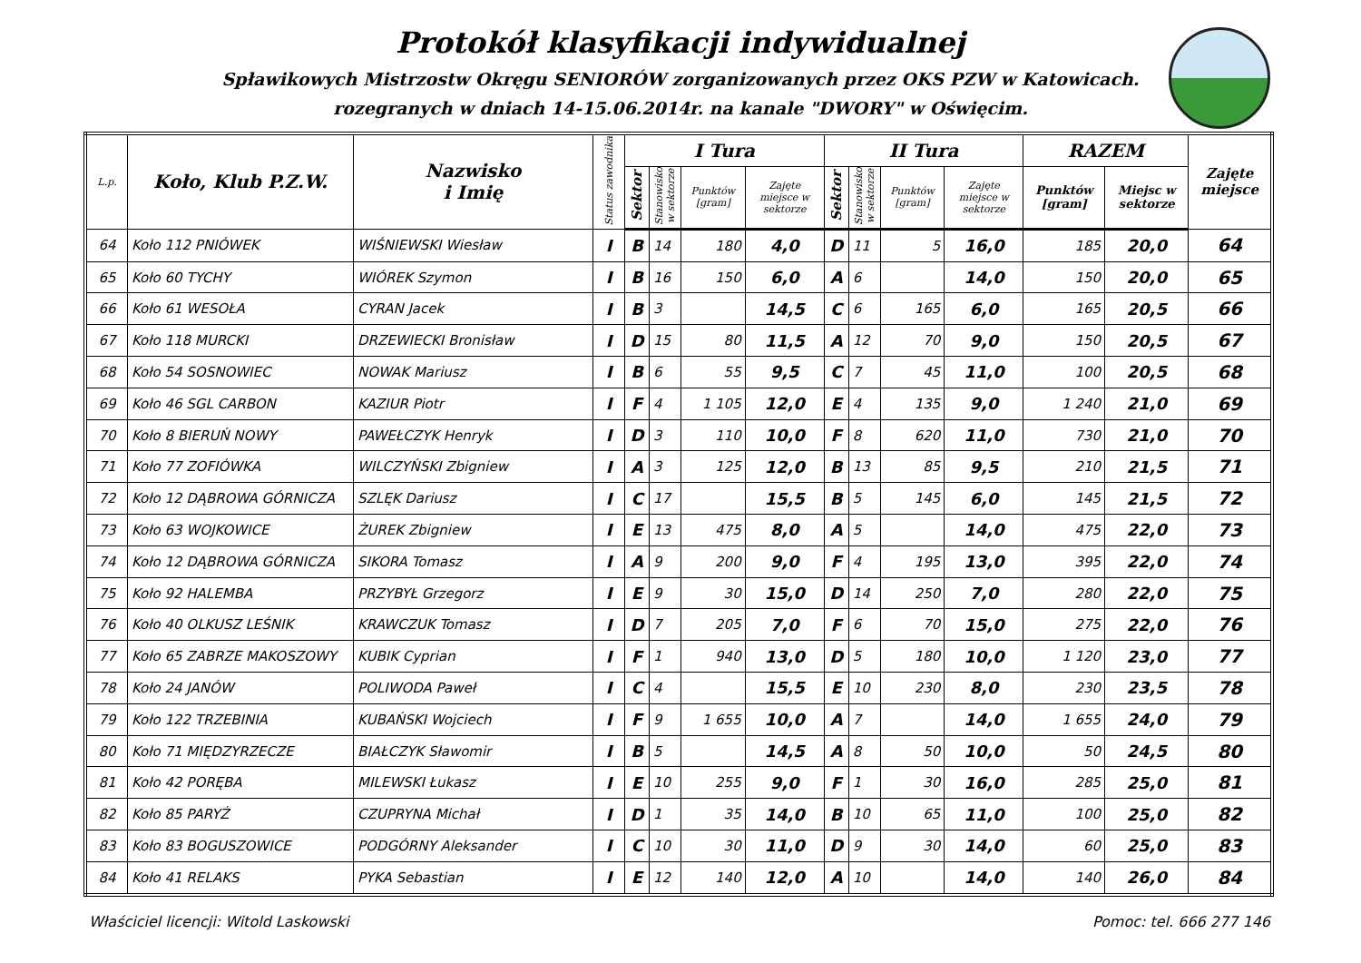Protokół klasyfikacji indywidualnej
Spławikowych Mistrzostw Okręgu SENIORÓW zorganizowanych przez OKS PZW w Katowicach.
rozegranych w dniach 14-15.06.2014r. na kanale "DWORY" w Oświęcim.
| L.p. | Koło, Klub P.Z.W. | Nazwisko i Imię | Status zawodnika | I Tura | | | | II Tura | | | | RAZEM | | Zajęte miejsce |
| --- | --- | --- | --- | --- | --- | --- | --- | --- | --- | --- | --- | --- | --- | --- |
| | | | | Sektor | Stanowisko w sektorze | Punktów [gram] | Zajęte miejsce w sektorze | Sektor | Stanowisko w sektorze | Punktów [gram] | Zajęte miejsce w sektorze | Punktów [gram] | Miejsc w sektorze | |
| 64 | Koło 112 PNIÓWEK | WIŚNIEWSKI Wiesław | I | B | 14 | 180 | 4,0 | D | 11 | 5 | 16,0 | 185 | 20,0 | 64 |
| 65 | Koło 60 TYCHY | WIÓREK Szymon | I | B | 16 | 150 | 6,0 | A | 6 | | 14,0 | 150 | 20,0 | 65 |
| 66 | Koło 61 WESOŁA | CYRAN Jacek | I | B | 3 | | 14,5 | C | 6 | 165 | 6,0 | 165 | 20,5 | 66 |
| 67 | Koło 118 MURCKI | DRZEWIECKI Bronisław | I | D | 15 | 80 | 11,5 | A | 12 | 70 | 9,0 | 150 | 20,5 | 67 |
| 68 | Koło 54 SOSNOWIEC | NOWAK Mariusz | I | B | 6 | 55 | 9,5 | C | 7 | 45 | 11,0 | 100 | 20,5 | 68 |
| 69 | Koło 46 SGL CARBON | KAZIUR Piotr | I | F | 4 | 1 105 | 12,0 | E | 4 | 135 | 9,0 | 1 240 | 21,0 | 69 |
| 70 | Koło 8 BIERUŃ NOWY | PAWEŁCZYK Henryk | I | D | 3 | 110 | 10,0 | F | 8 | 620 | 11,0 | 730 | 21,0 | 70 |
| 71 | Koło 77 ZOFIÓWKA | WILCZYŃSKI Zbigniew | I | A | 3 | 125 | 12,0 | B | 13 | 85 | 9,5 | 210 | 21,5 | 71 |
| 72 | Koło 12 DĄBROWA GÓRNICZA | SZLĘK Dariusz | I | C | 17 | | 15,5 | B | 5 | 145 | 6,0 | 145 | 21,5 | 72 |
| 73 | Koło 63 WOJKOWICE | ŻUREK Zbigniew | I | E | 13 | 475 | 8,0 | A | 5 | | 14,0 | 475 | 22,0 | 73 |
| 74 | Koło 12 DĄBROWA GÓRNICZA | SIKORA Tomasz | I | A | 9 | 200 | 9,0 | F | 4 | 195 | 13,0 | 395 | 22,0 | 74 |
| 75 | Koło 92 HALEMBA | PRZYBYŁ Grzegorz | I | E | 9 | 30 | 15,0 | D | 14 | 250 | 7,0 | 280 | 22,0 | 75 |
| 76 | Koło 40 OLKUSZ LEŚNIK | KRAWCZUK Tomasz | I | D | 7 | 205 | 7,0 | F | 6 | 70 | 15,0 | 275 | 22,0 | 76 |
| 77 | Koło 65 ZABRZE MAKOSZOWY | KUBIK Cyprian | I | F | 1 | 940 | 13,0 | D | 5 | 180 | 10,0 | 1 120 | 23,0 | 77 |
| 78 | Koło 24 JANÓW | POLIWODA Paweł | I | C | 4 | | 15,5 | E | 10 | 230 | 8,0 | 230 | 23,5 | 78 |
| 79 | Koło 122 TRZEBINIA | KUBAŃSKI Wojciech | I | F | 9 | 1 655 | 10,0 | A | 7 | | 14,0 | 1 655 | 24,0 | 79 |
| 80 | Koło 71 MIĘDZYRZECZE | BIAŁCZYK Sławomir | I | B | 5 | | 14,5 | A | 8 | 50 | 10,0 | 50 | 24,5 | 80 |
| 81 | Koło 42 PORĘBA | MILEWSKI Łukasz | I | E | 10 | 255 | 9,0 | F | 1 | 30 | 16,0 | 285 | 25,0 | 81 |
| 82 | Koło 85 PARYŻ | CZUPRYNA Michał | I | D | 1 | 35 | 14,0 | B | 10 | 65 | 11,0 | 100 | 25,0 | 82 |
| 83 | Koło 83 BOGUSZOWICE | PODGÓRNY Aleksander | I | C | 10 | 30 | 11,0 | D | 9 | 30 | 14,0 | 60 | 25,0 | 83 |
| 84 | Koło 41 RELAKS | PYKA Sebastian | I | E | 12 | 140 | 12,0 | A | 10 | | 14,0 | 140 | 26,0 | 84 |
Właściciel licencji: Witold Laskowski Pomoc: tel. 666 277 146